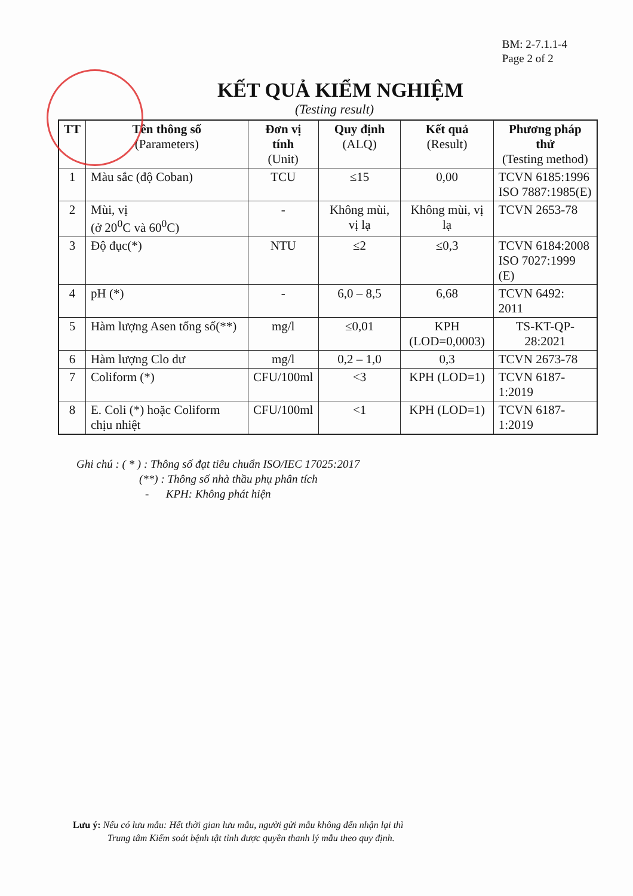BM: 2-7.1.1-4
Page 2 of 2
KẾT QUẢ KIỂM NGHIỆM
(Testing result)
| TT | Tên thông số (Parameters) | Đơn vị tính (Unit) | Quy định (ALQ) | Kết quả (Result) | Phương pháp thử (Testing method) |
| --- | --- | --- | --- | --- | --- |
| 1 | Màu sắc (độ Coban) | TCU | ≤15 | 0,00 | TCVN 6185:1996 ISO 7887:1985(E) |
| 2 | Mùi, vị (ở 20<sup>0</sup>C và 60<sup>0</sup>C) | - | Không mùi, vị lạ | Không mùi, vị lạ | TCVN 2653-78 |
| 3 | Độ đục(*) | NTU | ≤2 | ≤0,3 | TCVN 6184:2008 ISO 7027:1999 (E) |
| 4 | pH (*) | - | 6,0 – 8,5 | 6,68 | TCVN 6492: 2011 |
| 5 | Hàm lượng Asen tổng số(**) | mg/l | ≤0,01 | KPH (LOD=0,0003) | TS-KT-QP-28:2021 |
| 6 | Hàm lượng Clo dư | mg/l | 0,2 – 1,0 | 0,3 | TCVN 2673-78 |
| 7 | Coliform (*) | CFU/100ml | <3 | KPH (LOD=1) | TCVN 6187-1:2019 |
| 8 | E. Coli (*) hoặc Coliform chịu nhiệt | CFU/100ml | <1 | KPH (LOD=1) | TCVN 6187-1:2019 |
Ghi chú : ( * ) : Thông số đạt tiêu chuẩn ISO/IEC 17025:2017
(**) : Thông số nhà thầu phụ phân tích
- KPH: Không phát hiện
Lưu ý: Nếu có lưu mẫu: Hết thời gian lưu mẫu, người gửi mẫu không đến nhận lại thì
Trung tâm Kiểm soát bệnh tật tỉnh được quyền thanh lý mẫu theo quy định.